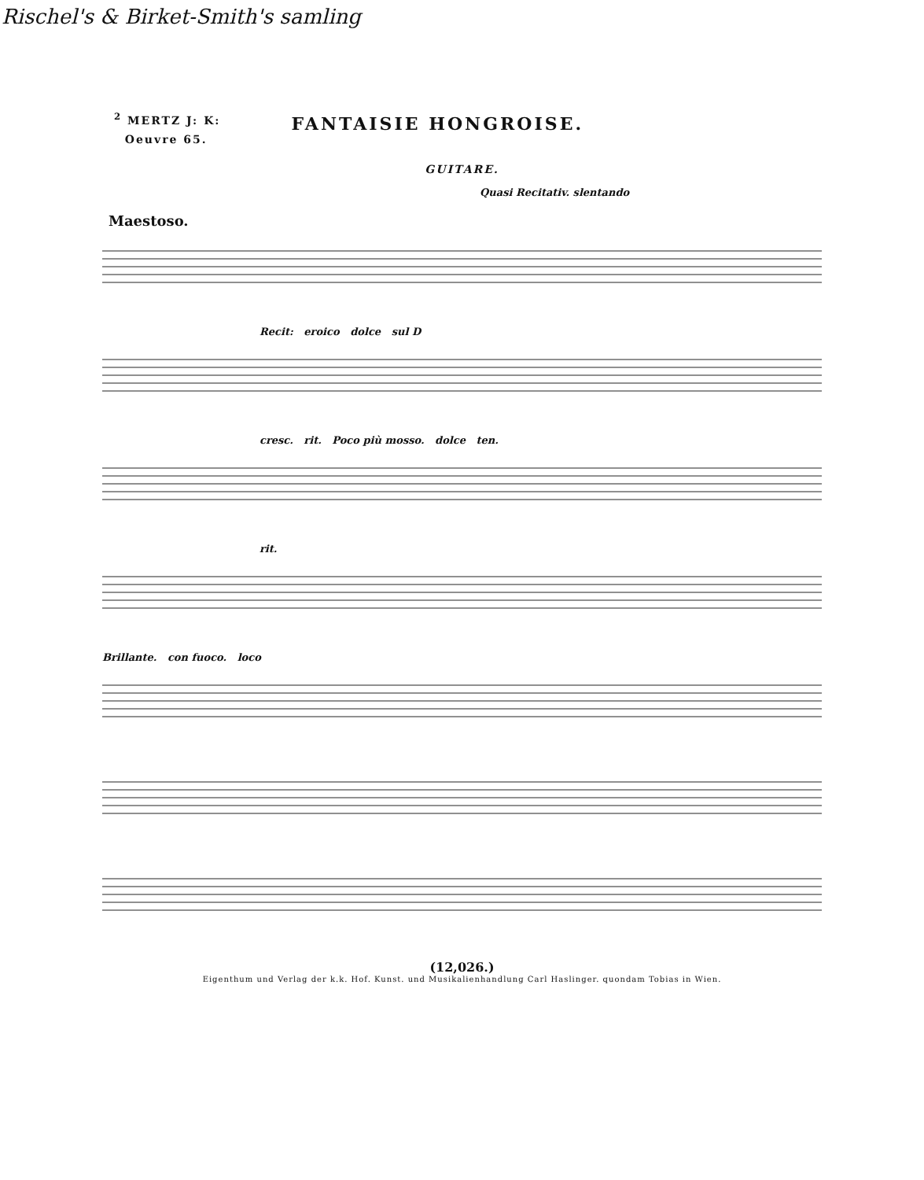Rischel's & Birket-Smith's samling
<sup>2</sup> MERTZ J: K:
Oeuvre 65.
FANTAISIE HONGROISE.
GUITARE.
Quasi Recitativ. slentando
Maestoso.
Recit: eroico dolce sul D
cresc. rit. Poco più mosso. dolce ten.
rit.
Brillante. con fuoco. loco
(12,026.)
Eigenthum und Verlag der k.k. Hof. Kunst. und Musikalienhandlung Carl Haslinger. quondam Tobias in Wien.